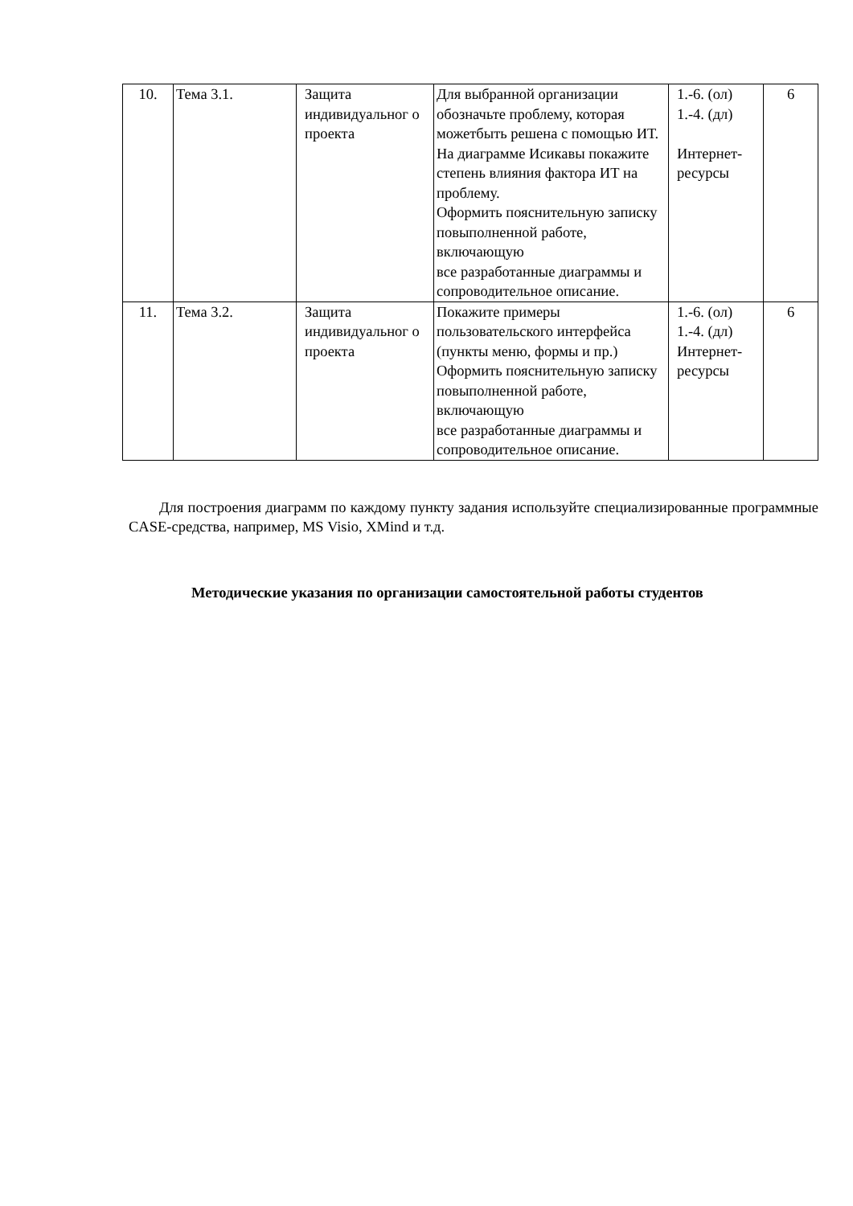| 10. | Тема 3.1. | Защита индивидуальног о проекта | Для выбранной организации обозначьте проблему, которая можетбыть решена с помощью ИТ. На диаграмме Исикавы покажите степень влияния фактора ИТ на проблему. Оформить пояснительную записку повыполненной работе, включающую все разработанные диаграммы и сопроводительное описание. | 1.-6. (ол) 1.-4. (дл) Интернет-ресурсы | 6 |
| 11. | Тема 3.2. | Защита индивидуальног о проекта | Покажите примеры пользовательского интерфейса (пункты меню, формы и пр.) Оформить пояснительную записку повыполненной работе, включающую все разработанные диаграммы и сопроводительное описание. | 1.-6. (ол) 1.-4. (дл) Интернет-ресурсы | 6 |
Для построения диаграмм по каждому пункту задания используйте специализированные программные CASE-средства, например, MS Visio, XMind и т.д.
Методические указания по организации самостоятельной работы студентов